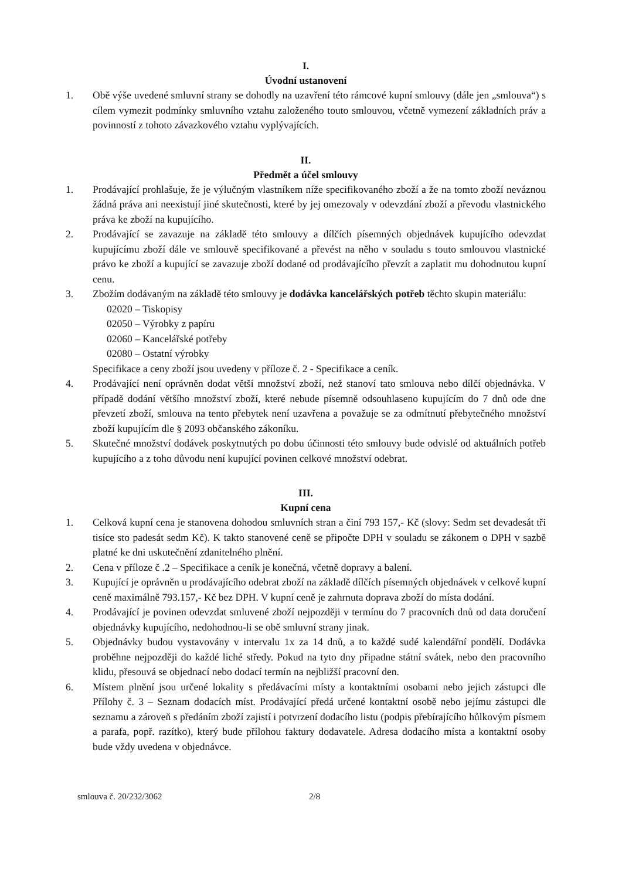I.
Úvodní ustanovení
1. Obě výše uvedené smluvní strany se dohodly na uzavření této rámcové kupní smlouvy (dále jen „smlouva“) s cílem vymezit podmínky smluvního vztahu založeného touto smlouvou, včetně vymezení základních práv a povinností z tohoto závazkového vztahu vyplývajících.
II.
Předmět a účel smlouvy
1. Prodávající prohlašuje, že je výlučným vlastníkem níže specifikovaného zboží a že na tomto zboží neváznou žádná práva ani neexistují jiné skutečnosti, které by jej omezovaly v odevzdání zboží a převodu vlastnického práva ke zboží na kupujícího.
2. Prodávající se zavazuje na základě této smlouvy a dílčích písemných objednávek kupujícího odevzdat kupujícímu zboží dále ve smlouvě specifikované a převést na něho v souladu s touto smlouvou vlastnické právo ke zboží a kupující se zavazuje zboží dodané od prodávajícího převzít a zaplatit mu dohodnutou kupní cenu.
3. Zbožím dodávaným na základě této smlouvy je dodávka kancelářských potřeb těchto skupin materiálu:
02020 – Tiskopisy
02050 – Výrobky z papíru
02060 – Kancelářské potřeby
02080 – Ostatní výrobky
Specifikace a ceny zboží jsou uvedeny v příloze č. 2 - Specifikace a ceník.
4. Prodávající není oprávněn dodat větší množství zboží, než stanoví tato smlouva nebo dílčí objednávka. V případě dodání většího množství zboží, které nebude písemně odsouhlaseno kupujícím do 7 dnů ode dne převzetí zboží, smlouva na tento přebytek není uzavřena a považuje se za odmítnutí přebytečného množství zboží kupujícím dle § 2093 občanského zákoníku.
5. Skutečné množství dodávek poskytnutých po dobu účinnosti této smlouvy bude odvislé od aktuálních potřeb kupujícího a z toho důvodu není kupující povinen celkové množství odebrat.
III.
Kupní cena
1. Celková kupní cena je stanovena dohodou smluvních stran a činí 793 157,- Kč (slovy: Sedm set devadesát tři tisíce sto padesát sedm Kč). K takto stanovené ceně se připočte DPH v souladu se zákonem o DPH v sazbě platné ke dni uskutečnění zdanitelného plnění.
2. Cena v příloze č .2 – Specifikace a ceník je konečná, včetně dopravy a balení.
3. Kupující je oprávněn u prodávajícího odebrat zboží na základě dílčích písemných objednávek v celkové kupní ceně maximálně 793.157,- Kč bez DPH. V kupní ceně je zahrnuta doprava zboží do místa dodání.
4. Prodávající je povinen odevzdat smluvené zboží nejpozději v termínu do 7 pracovních dnů od data doručení objednávky kupujícího, nedohodnou-li se obě smluvní strany jinak.
5. Objednávky budou vystavovány v intervalu 1x za 14 dnů, a to každé sudé kalendářní pondělí. Dodávka proběhne nejpozději do každé liché středy. Pokud na tyto dny připadne státní svátek, nebo den pracovního klidu, přesouvá se objednací nebo dodací termín na nejbližší pracovní den.
6. Místem plnění jsou určené lokality s předávacími místy a kontaktními osobami nebo jejich zástupci dle Přílohy č. 3 – Seznam dodacích míst. Prodávající předá určené kontaktní osobě nebo jejímu zástupci dle seznamu a zároveň s předáním zboží zajistí i potvrzení dodacího listu (podpis přebírajícího hůlkovým písmem a parafa, popř. razítko), který bude přílohou faktury dodavatele. Adresa dodacího místa a kontaktní osoby bude vždy uvedena v objednávce.
smlouva č. 20/232/3062 2/8